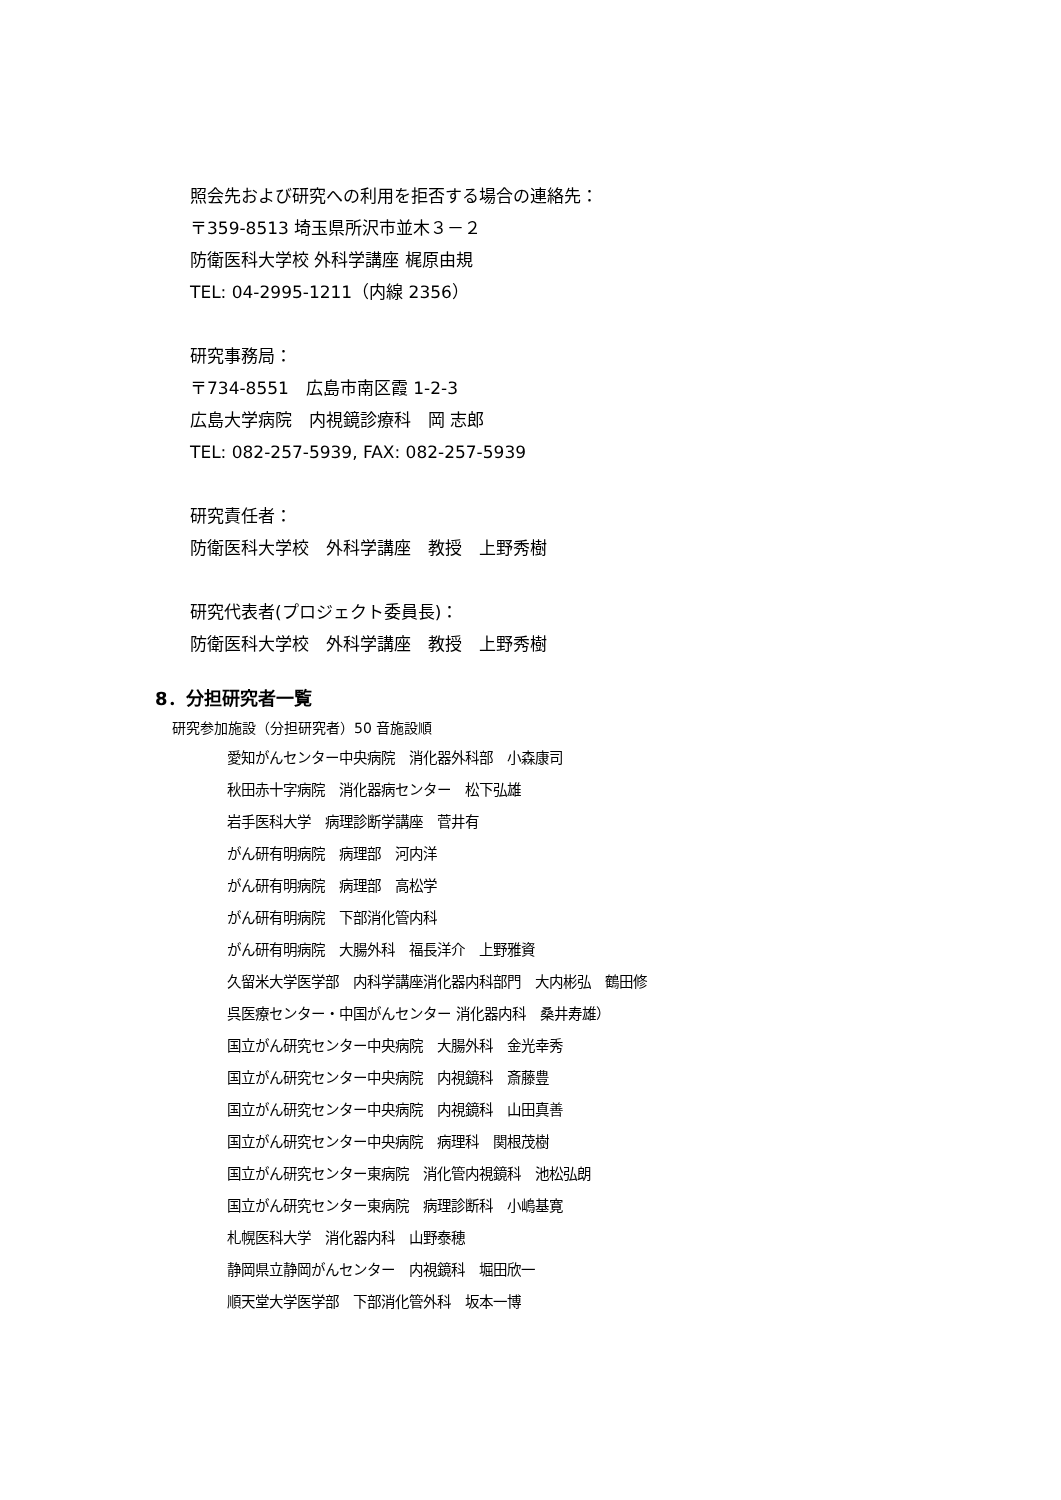照会先および研究への利用を拒否する場合の連絡先：
〒359-8513 埼玉県所沢市並木３－２
防衛医科大学校 外科学講座 梶原由規
TEL: 04-2995-1211（内線 2356）
研究事務局：
〒734-8551　広島市南区霞 1-2-3
広島大学病院　内視鏡診療科　岡 志郎
TEL: 082-257-5939, FAX: 082-257-5939
研究責任者：
防衛医科大学校　外科学講座　教授　上野秀樹
研究代表者(プロジェクト委員長)：
防衛医科大学校　外科学講座　教授　上野秀樹
8．分担研究者一覧
研究参加施設（分担研究者）50 音施設順
愛知がんセンター中央病院　消化器外科部　小森康司
秋田赤十字病院　消化器病センター　松下弘雄
岩手医科大学　病理診断学講座　菅井有
がん研有明病院　病理部　河内洋
がん研有明病院　病理部　高松学
がん研有明病院　下部消化管内科
がん研有明病院　大腸外科　福長洋介　上野雅資
久留米大学医学部　内科学講座消化器内科部門　大内彬弘　鶴田修
呉医療センター・中国がんセンター 消化器内科　桑井寿雄）
国立がん研究センター中央病院　大腸外科　金光幸秀
国立がん研究センター中央病院　内視鏡科　斎藤豊
国立がん研究センター中央病院　内視鏡科　山田真善
国立がん研究センター中央病院　病理科　関根茂樹
国立がん研究センター東病院　消化管内視鏡科　池松弘朗
国立がん研究センター東病院　病理診断科　小嶋基寛
札幌医科大学　消化器内科　山野泰穂
静岡県立静岡がんセンター　内視鏡科　堀田欣一
順天堂大学医学部　下部消化管外科　坂本一博